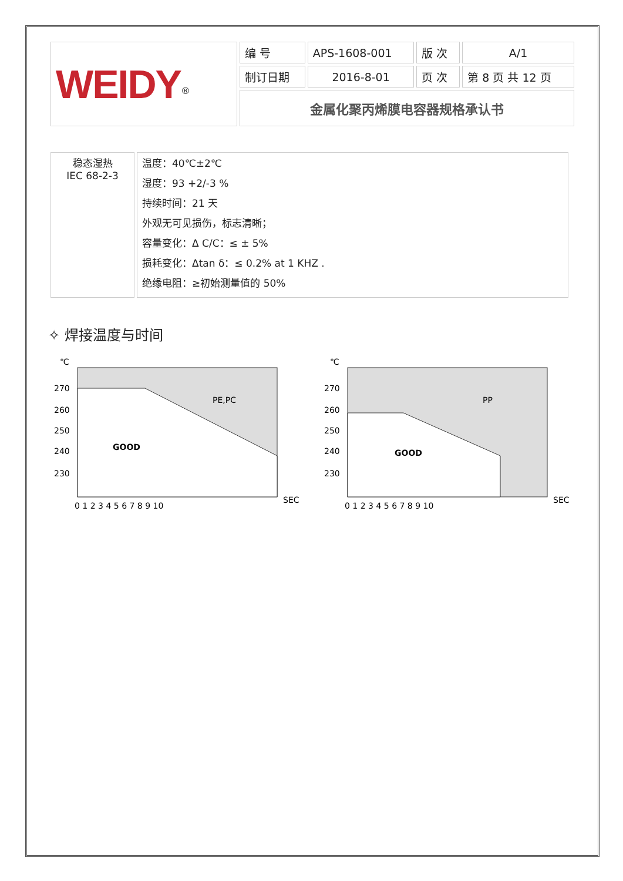| WEIDY<sup>®</sup> | 编 号 | APS-1608-001 | 版 次 | A/1 |
| | 制订日期 | 2016-8-01 | 页 次 | 第 8 页 共 12 页 |
| | 金属化聚丙烯膜电容器规格承认书 | | | |
| 稳态湿热 IEC 68-2-3 | 温度：40℃±2℃ 湿度：93 +2/-3 % 持续时间：21 天 外观无可见损伤，标志清晰； 容量变化：Δ C/C：≤ ± 5% 损耗变化：Δtan δ：≤ 0.2% at 1 KHZ . 绝缘电阻：≥初始测量值的 50% |
✧ 焊接温度与时间
℃
270
260
250
240
230
PE,PC
GOOD
0 1 2 3 4 5 6 7 8 9 10
SEC
℃
270
260
250
240
230
PP
GOOD
0 1 2 3 4 5 6 7 8 9 10
SEC